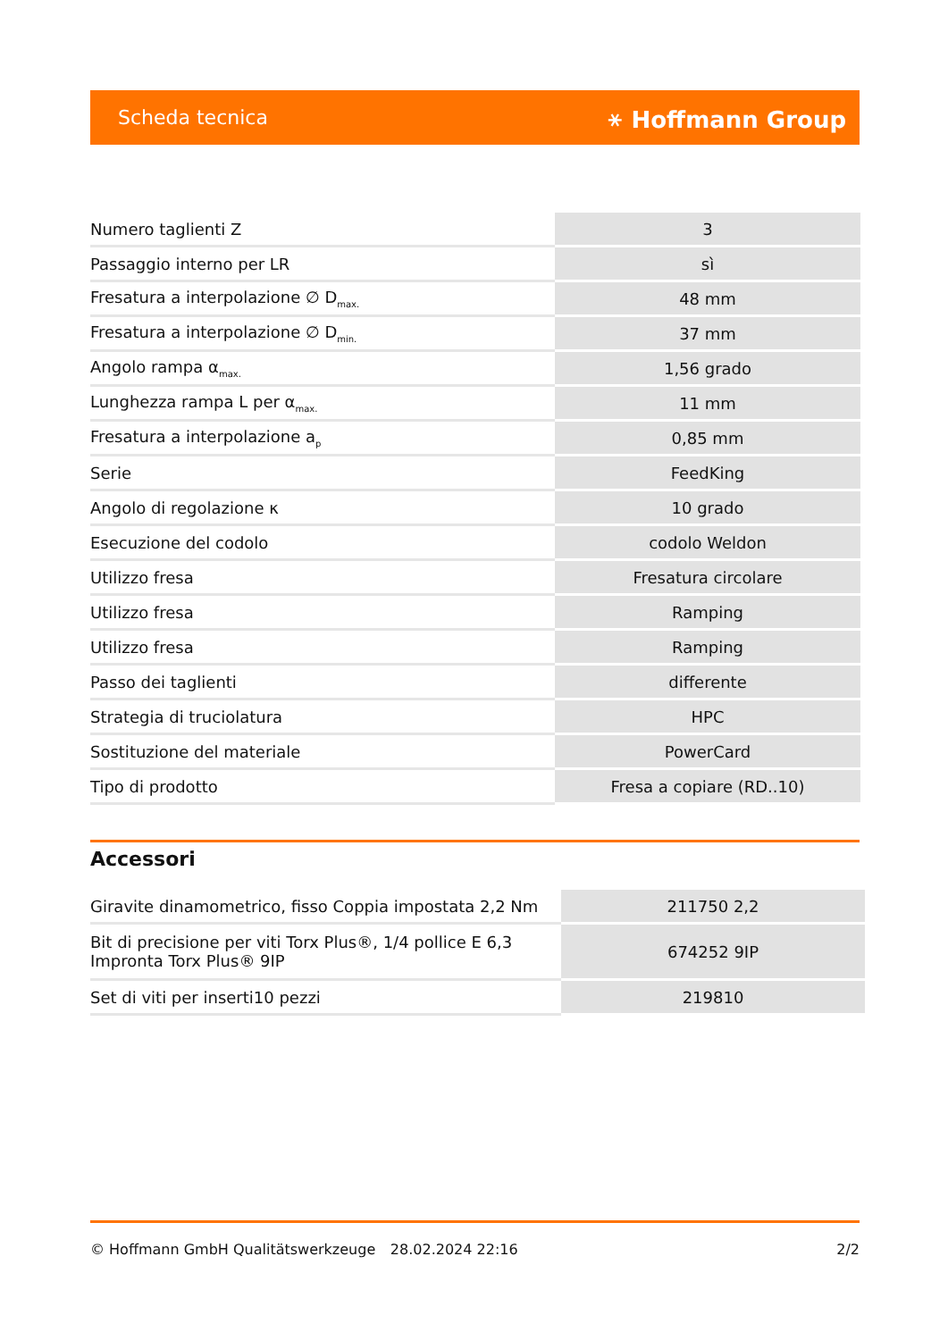Scheda tecnica ⚹ Hoffmann Group
| Numero taglienti Z | 3 |
| Passaggio interno per LR | sì |
| Fresatura a interpolazione ∅ D<sub>max.</sub> | 48 mm |
| Fresatura a interpolazione ∅ D<sub>min.</sub> | 37 mm |
| Angolo rampa α<sub>max.</sub> | 1,56 grado |
| Lunghezza rampa L per α<sub>max.</sub> | 11 mm |
| Fresatura a interpolazione a<sub>p</sub> | 0,85 mm |
| Serie | FeedKing |
| Angolo di regolazione κ | 10 grado |
| Esecuzione del codolo | codolo Weldon |
| Utilizzo fresa | Fresatura circolare |
| Utilizzo fresa | Ramping |
| Utilizzo fresa | Ramping |
| Passo dei taglienti | differente |
| Strategia di truciolatura | HPC |
| Sostituzione del materiale | PowerCard |
| Tipo di prodotto | Fresa a copiare (RD..10) |
Accessori
| Giravite dinamometrico, fisso Coppia impostata 2,2 Nm | 211750 2,2 |
| Bit di precisione per viti Torx Plus®, 1/4 pollice E 6,3 Impronta Torx Plus® 9IP | 674252 9IP |
| Set di viti per inserti10 pezzi | 219810 |
© Hoffmann GmbH Qualitätswerkzeuge 28.02.2024 22:16 2/2